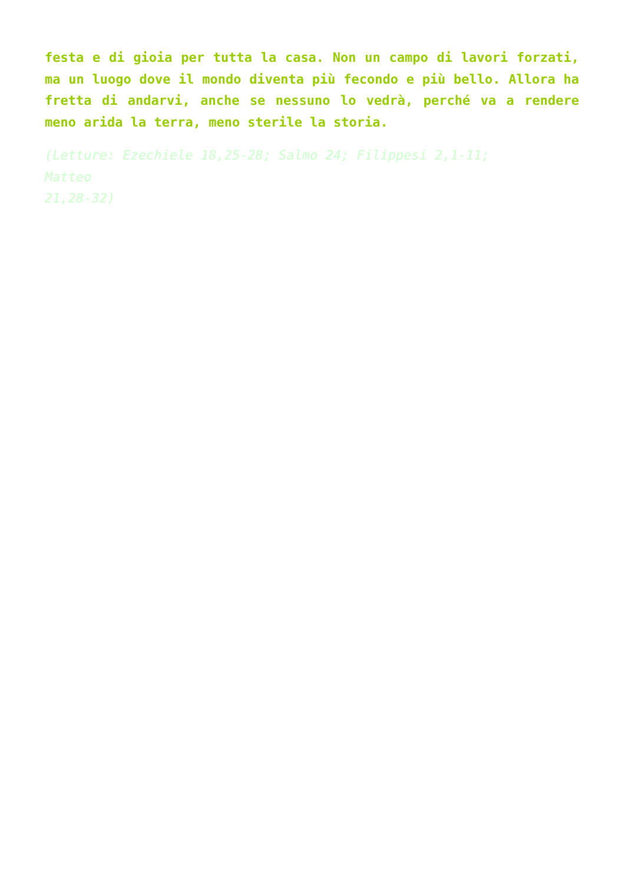festa e di gioia per tutta la casa. Non un campo di lavori forzati, ma un luogo dove il mondo diventa più fecondo e più bello. Allora ha fretta di andarvi, anche se nessuno lo vedrà, perché va a rendere meno arida la terra, meno sterile la storia.
(Letture: Ezechiele 18,25-28; Salmo 24; Filippesi 2,1-11;
Matteo
21,28-32)